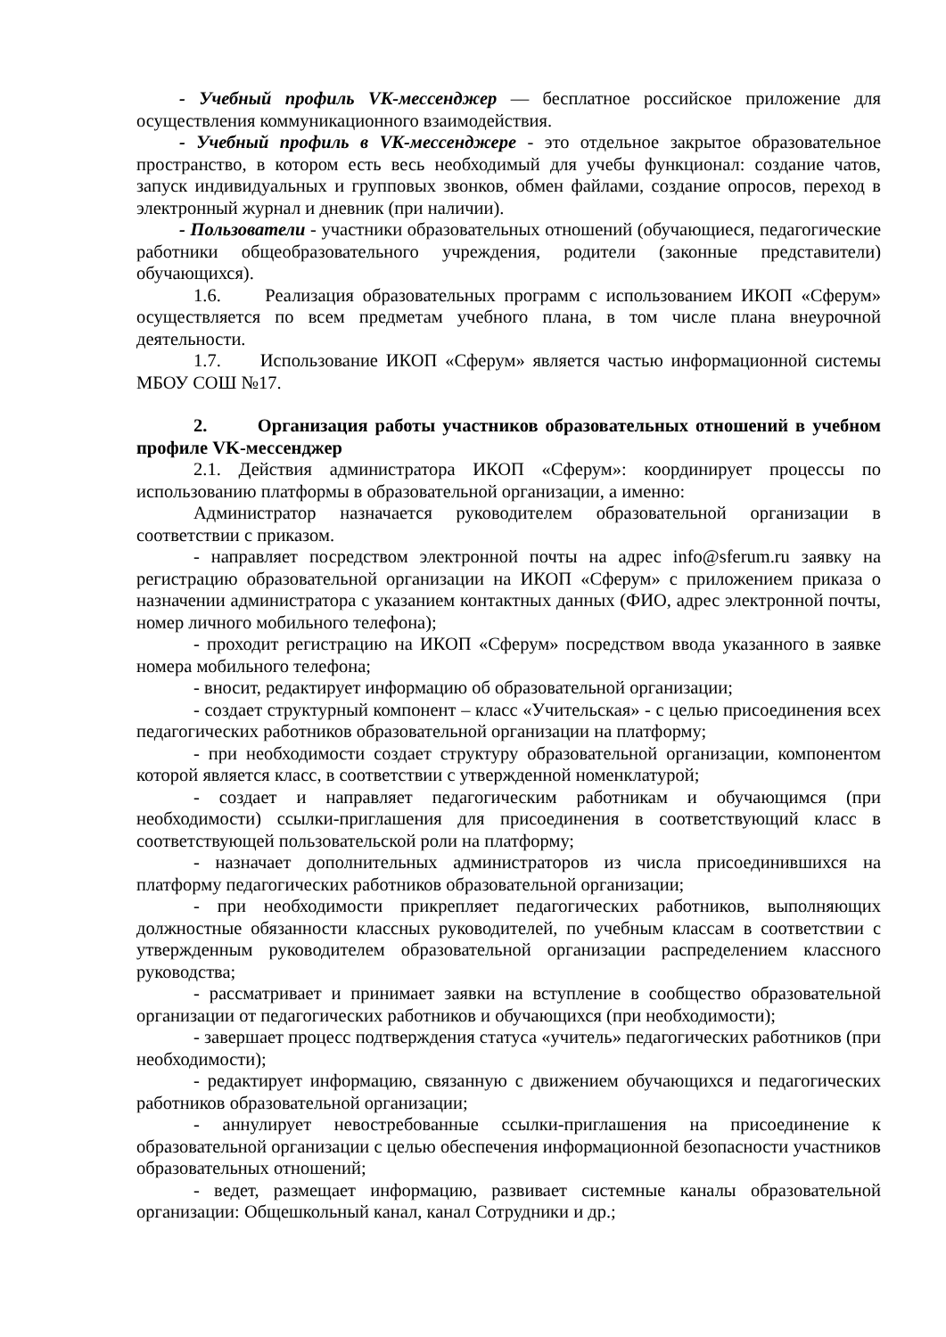- Учебный профиль VK-мессенджер — бесплатное российское приложение для осуществления коммуникационного взаимодействия.
- Учебный профиль в VK-мессенджере - это отдельное закрытое образовательное пространство, в котором есть весь необходимый для учебы функционал: создание чатов, запуск индивидуальных и групповых звонков, обмен файлами, создание опросов, переход в электронный журнал и дневник (при наличии).
- Пользователи - участники образовательных отношений (обучающиеся, педагогические работники общеобразовательного учреждения, родители (законные представители) обучающихся).
1.6. Реализация образовательных программ с использованием ИКОП «Сферум» осуществляется по всем предметам учебного плана, в том числе плана внеурочной деятельности.
1.7. Использование ИКОП «Сферум» является частью информационной системы МБОУ СОШ №17.
2. Организация работы участников образовательных отношений в учебном профиле VK-мессенджер
2.1. Действия администратора ИКОП «Сферум»: координирует процессы по использованию платформы в образовательной организации, а именно:
Администратор назначается руководителем образовательной организации в соответствии с приказом.
- направляет посредством электронной почты на адрес info@sferum.ru заявку на регистрацию образовательной организации на ИКОП «Сферум» с приложением приказа о назначении администратора с указанием контактных данных (ФИО, адрес электронной почты, номер личного мобильного телефона);
- проходит регистрацию на ИКОП «Сферум» посредством ввода указанного в заявке номера мобильного телефона;
- вносит, редактирует информацию об образовательной организации;
- создает структурный компонент – класс «Учительская» - с целью присоединения всех педагогических работников образовательной организации на платформу;
- при необходимости создает структуру образовательной организации, компонентом которой является класс, в соответствии с утвержденной номенклатурой;
- создает и направляет педагогическим работникам и обучающимся (при необходимости) ссылки-приглашения для присоединения в соответствующий класс в соответствующей пользовательской роли на платформу;
- назначает дополнительных администраторов из числа присоединившихся на платформу педагогических работников образовательной организации;
- при необходимости прикрепляет педагогических работников, выполняющих должностные обязанности классных руководителей, по учебным классам в соответствии с утвержденным руководителем образовательной организации распределением классного руководства;
- рассматривает и принимает заявки на вступление в сообщество образовательной организации от педагогических работников и обучающихся (при необходимости);
- завершает процесс подтверждения статуса «учитель» педагогических работников (при необходимости);
- редактирует информацию, связанную с движением обучающихся и педагогических работников образовательной организации;
- аннулирует невостребованные ссылки-приглашения на присоединение к образовательной организации с целью обеспечения информационной безопасности участников образовательных отношений;
- ведет, размещает информацию, развивает системные каналы образовательной организации: Общешкольный канал, канал Сотрудники и др.;